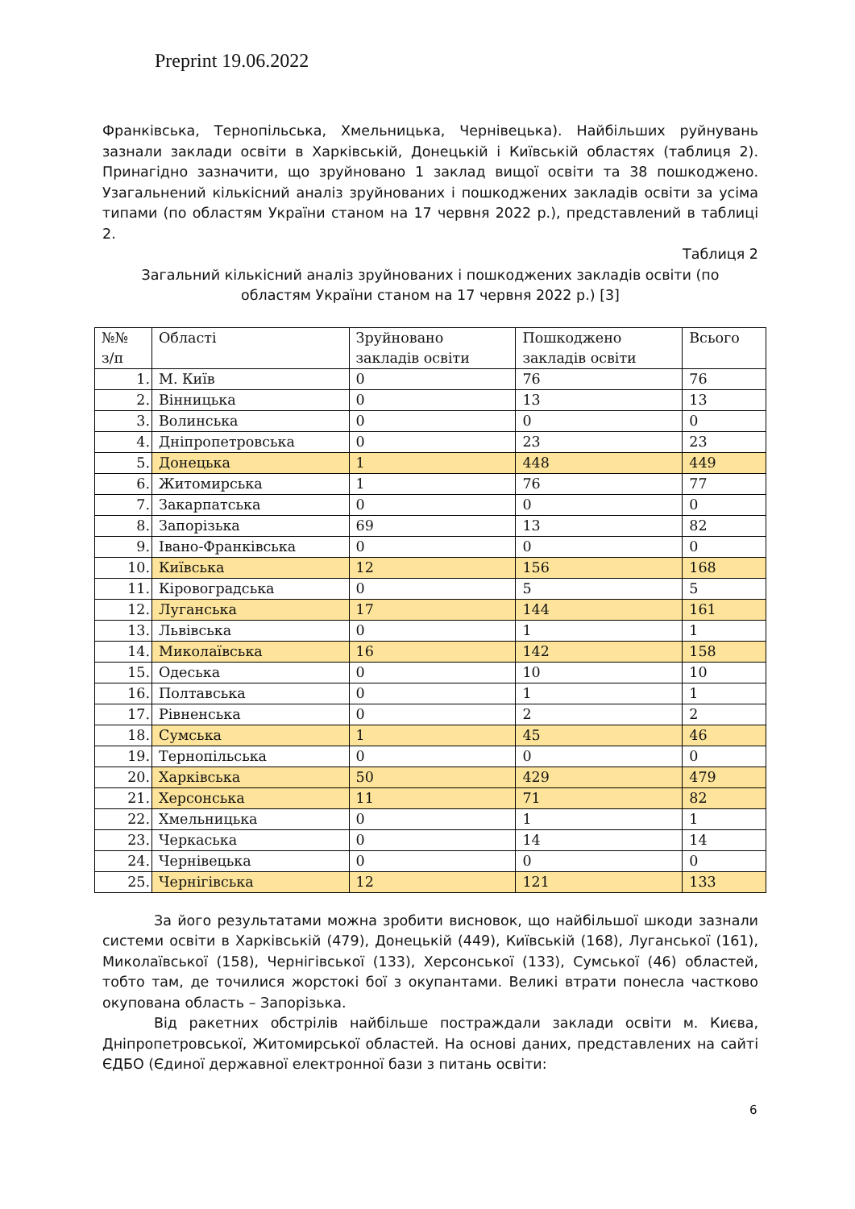Preprint 19.06.2022
Франківська, Тернопільська, Хмельницька, Чернівецька). Найбільших руйнувань зазнали заклади освіти в Харківській, Донецькій і Київській областях (таблиця 2). Принагідно зазначити, що зруйновано 1 заклад вищої освіти та 38 пошкоджено. Узагальнений кількісний аналіз зруйнованих і пошкоджених закладів освіти за усіма типами (по областям України станом на 17 червня 2022 р.), представлений в таблиці 2.
Таблиця 2
Загальний кількісний аналіз зруйнованих і пошкоджених закладів освіти (по областям України станом на 17 червня 2022 р.) [3]
| №№ з/п | Області | Зруйновано закладів освіти | Пошкоджено закладів освіти | Всього |
| 1. | М. Київ | 0 | 76 | 76 |
| 2. | Вінницька | 0 | 13 | 13 |
| 3. | Волинська | 0 | 0 | 0 |
| 4. | Дніпропетровська | 0 | 23 | 23 |
| 5. | Донецька | 1 | 448 | 449 |
| 6. | Житомирська | 1 | 76 | 77 |
| 7. | Закарпатська | 0 | 0 | 0 |
| 8. | Запорізька | 69 | 13 | 82 |
| 9. | Івано-Франківська | 0 | 0 | 0 |
| 10. | Київська | 12 | 156 | 168 |
| 11. | Кіровоградська | 0 | 5 | 5 |
| 12. | Луганська | 17 | 144 | 161 |
| 13. | Львівська | 0 | 1 | 1 |
| 14. | Миколаївська | 16 | 142 | 158 |
| 15. | Одеська | 0 | 10 | 10 |
| 16. | Полтавська | 0 | 1 | 1 |
| 17. | Рівненська | 0 | 2 | 2 |
| 18. | Сумська | 1 | 45 | 46 |
| 19. | Тернопільська | 0 | 0 | 0 |
| 20. | Харківська | 50 | 429 | 479 |
| 21. | Херсонська | 11 | 71 | 82 |
| 22. | Хмельницька | 0 | 1 | 1 |
| 23. | Черкаська | 0 | 14 | 14 |
| 24. | Чернівецька | 0 | 0 | 0 |
| 25. | Чернігівська | 12 | 121 | 133 |
За його результатами можна зробити висновок, що найбільшої шкоди зазнали системи освіти в Харківській (479), Донецькій (449), Київській (168), Луганської (161), Миколаївської (158), Чернігівської (133), Херсонської (133), Сумської (46) областей, тобто там, де точилися жорстокі бої з окупантами. Великі втрати понесла частково окупована область – Запорізька.
Від ракетних обстрілів найбільше постраждали заклади освіти м. Києва, Дніпропетровської, Житомирської областей. На основі даних, представлених на сайті ЄДБО (Єдиної державної електронної бази з питань освіти:
6